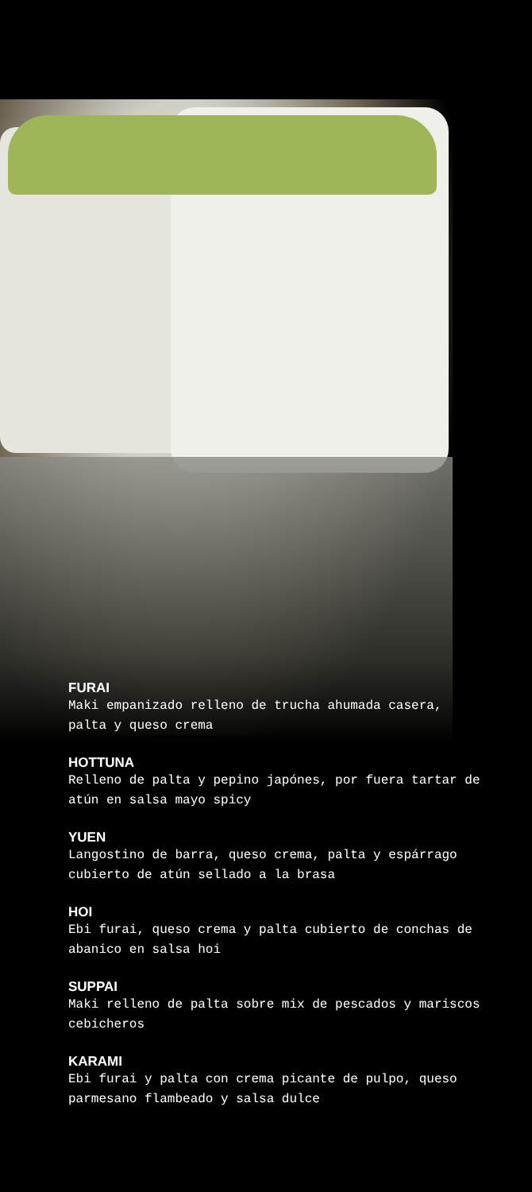FURAI
Maki empanizado relleno de trucha ahumada casera, palta y queso crema
HOTTUNA
Relleno de palta y pepino japónes, por fuera tartar de atún en salsa mayo spicy
YUEN
Langostino de barra, queso crema, palta y espárrago cubierto de atún sellado a la brasa
HOI
Ebi furai, queso crema y palta cubierto de conchas de abanico en salsa hoi
SUPPAI
Maki relleno de palta sobre mix de pescados y mariscos cebicheros
KARAMI
Ebi furai y palta con crema picante de pulpo, queso parmesano flambeado y salsa dulce